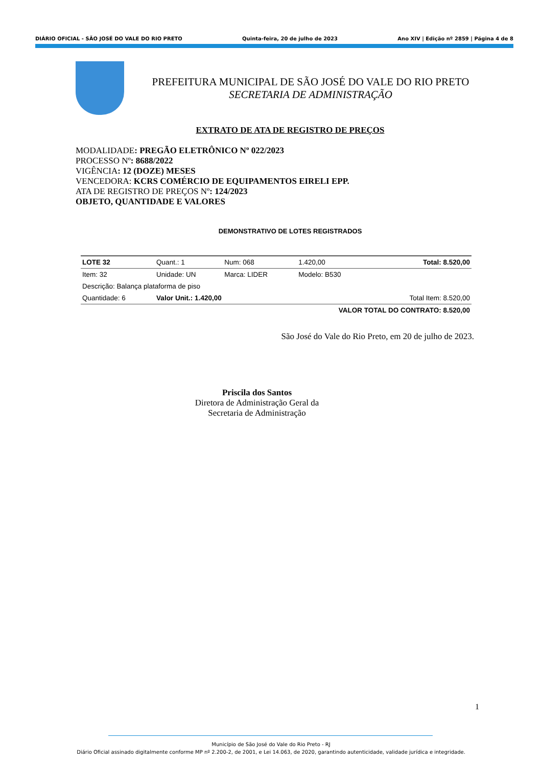DIÁRIO OFICIAL - SÃO JOSÉ DO VALE DO RIO PRETO Quinta-feira, 20 de julho de 2023 Ano XIV | Edição nº 2859 | Página 4 de 8
PREFEITURA MUNICIPAL DE SÃO JOSÉ DO VALE DO RIO PRETO
SECRETARIA DE ADMINISTRAÇÃO
EXTRATO DE ATA DE REGISTRO DE PREÇOS
MODALIDADE: PREGÃO ELETRÔNICO Nº 022/2023
PROCESSO Nº: 8688/2022
VIGÊNCIA: 12 (DOZE) MESES
VENCEDORA: KCRS COMÉRCIO DE EQUIPAMENTOS EIRELI EPP.
ATA DE REGISTRO DE PREÇOS Nº: 124/2023
OBJETO, QUANTIDADE E VALORES
DEMONSTRATIVO DE LOTES REGISTRADOS
| LOTE 32 | Quant.: 1 | Num: 068 | 1.420,00 | Total: 8.520,00 |
| Item: 32 | Unidade: UN | Marca: LIDER | Modelo: B530 | |
| Descrição: Balança plataforma de piso | | | | |
| Quantidade: 6 | Valor Unit.: 1.420,00 | | | Total Item: 8.520,00 |
| VALOR TOTAL DO CONTRATO: 8.520,00 | | | | |
São José do Vale do Rio Preto, em 20 de julho de 2023.
Priscila dos Santos
Diretora de Administração Geral da
Secretaria de Administração
1
Município de São José do Vale do Rio Preto - RJ
Diário Oficial assinado digitalmente conforme MP nº 2.200-2, de 2001, e Lei 14.063, de 2020, garantindo autenticidade, validade jurídica e integridade.